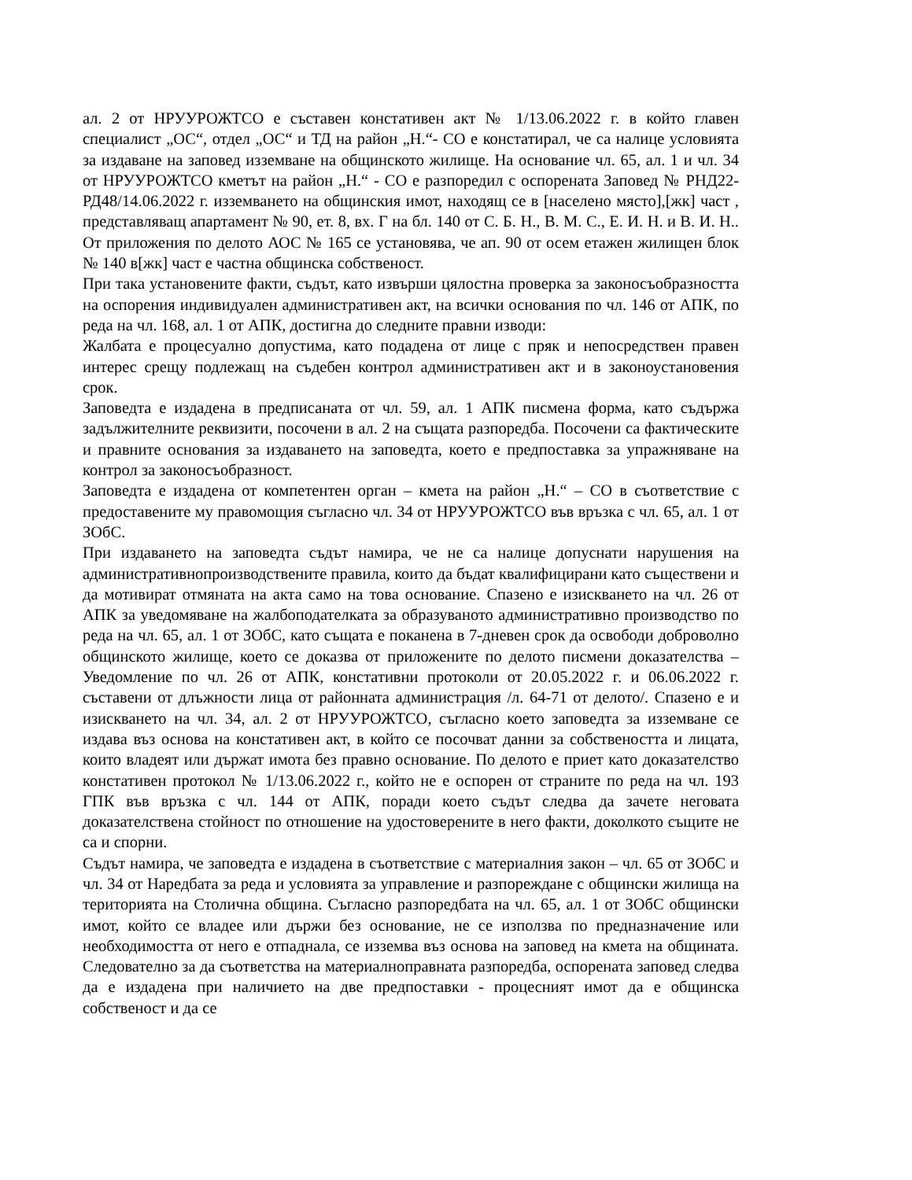ал. 2 от НРУУРОЖТСО е съставен констативен акт № 1/13.06.2022 г. в който главен специалист „ОС“, отдел „ОС“ и ТД на район „Н.“- СО е констатирал, че са налице условията за издаване на заповед изземване на общинското жилище. На основание чл. 65, ал. 1 и чл. 34 от НРУУРОЖТСО кметът на район „Н.“ - СО е разпоредил с оспорената Заповед № РНД22-РД48/14.06.2022 г. изземването на общинския имот, находящ се в [населено място],[жк] част , представляващ апартамент № 90, ет. 8, вх. Г на бл. 140 от С. Б. Н., В. М. С., Е. И. Н. и В. И. Н.. От приложения по делото АОС № 165 се установява, че ап. 90 от осем етажен жилищен блок № 140 в[жк] част е частна общинска собственост.
При така установените факти, съдът, като извърши цялостна проверка за законосъобразността на оспорения индивидуален административен акт, на всички основания по чл. 146 от АПК, по реда на чл. 168, ал. 1 от АПК, достигна до следните правни изводи:
Жалбата е процесуално допустима, като подадена от лице с пряк и непосредствен правен интерес срещу подлежащ на съдебен контрол административен акт и в законоустановения срок.
Заповедта е издадена в предписаната от чл. 59, ал. 1 АПК писмена форма, като съдържа задължителните реквизити, посочени в ал. 2 на същата разпоредба. Посочени са фактическите и правните основания за издаването на заповедта, което е предпоставка за упражняване на контрол за законосъобразност.
Заповедта е издадена от компетентен орган – кмета на район „Н.“ – СО в съответствие с предоставените му правомощия съгласно чл. 34 от НРУУРОЖТСО във връзка с чл. 65, ал. 1 от ЗОбС.
При издаването на заповедта съдът намира, че не са налице допуснати нарушения на административнопроизводствените правила, които да бъдат квалифицирани като съществени и да мотивират отмяната на акта само на това основание. Спазено е изискването на чл. 26 от АПК за уведомяване на жалбоподателката за образуваното административно производство по реда на чл. 65, ал. 1 от ЗОбС, като същата е поканена в 7-дневен срок да освободи доброволно общинското жилище, което се доказва от приложените по делото писмени доказателства – Уведомление по чл. 26 от АПК, констативни протоколи от 20.05.2022 г. и 06.06.2022 г. съставени от длъжности лица от районната администрация /л. 64-71 от делото/. Спазено е и изискването на чл. 34, ал. 2 от НРУУРОЖТСО, съгласно което заповедта за изземване се издава въз основа на констативен акт, в който се посочват данни за собствеността и лицата, които владеят или държат имота без правно основание. По делото е приет като доказателство констативен протокол № 1/13.06.2022 г., който не е оспорен от страните по реда на чл. 193 ГПК във връзка с чл. 144 от АПК, поради което съдът следва да зачете неговата доказателствена стойност по отношение на удостоверените в него факти, доколкото същите не са и спорни.
Съдът намира, че заповедта е издадена в съответствие с материалния закон – чл. 65 от ЗОбС и чл. 34 от Наредбата за реда и условията за управление и разпореждане с общински жилища на територията на Столична община. Съгласно разпоредбата на чл. 65, ал. 1 от ЗОбС общински имот, който се владее или държи без основание, не се използва по предназначение или необходимостта от него е отпаднала, се изземва въз основа на заповед на кмета на общината. Следователно за да съответства на материалноправната разпоредба, оспорената заповед следва да е издадена при наличието на две предпоставки - процесният имот да е общинска собственост и да се